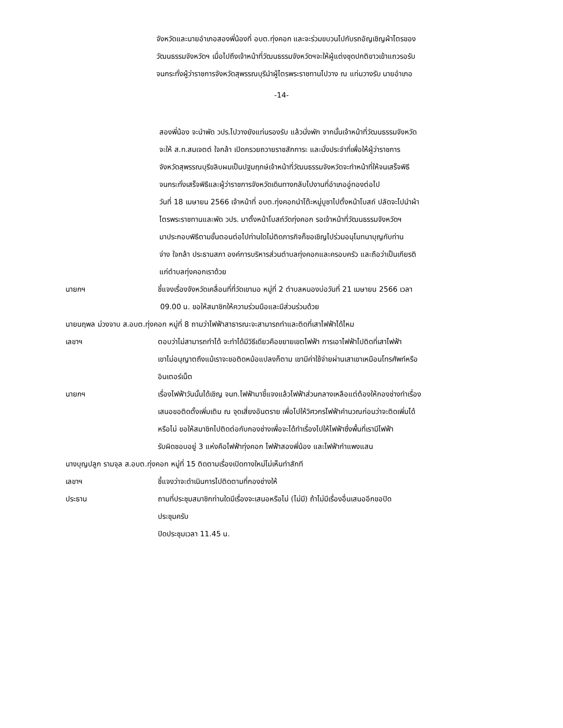จังหวัดและนายอำเภอสองพี่น้องที่ อบต.ทุ่งคอก และจะร่วมขบวนไปกับรถอัญเชิญผ้าไตรของ
วัฒนธรรมจังหวัดฯ เมื่อไปถึงเจ้าหน้าที่วัฒนธรรมจังหวัดฯจะให้ผู้แต่งชุดปกติขาวเข้าแถวรอรับ
จนกระทั่งผู้ว่าราชการจังหวัดสุพรรณบุรีนำผู้ไตรพระราชทานไปวาง ณ แท่นวางรับ นายอำเภอ
-14-
สองพี่น้อง จะนำพัด วปร.ไปวางยังแท่นรองรับ แล้วนั่งพัก จากนั้นเจ้าหน้าที่วัฒนธรรมจังหวัด
จะให้ ส.ท.สมเจตต์ ใจกล้า เปิดกรวยถวายราชสักการะ และนั่งประจำที่เพื่อให้ผู้ว่าราชการ
จังหวัดสุพรรณบุรีขลิบผมเป็นปฐมฤกษ์เจ้าหน้าที่วัฒนธรรมจังหวัดจะทำหน้าที่ให้จนเสร็จพิธี
จนกระทั่งเสร็จพิธีและผู้ว่าราชการจังหวัดเดินทางกลับไปงานที่อำเภออู่ทองต่อไป
วันที่ 18 เมษายน 2566 เจ้าหน้าที่ อบต.ทุ่งคอกนำโต๊ะหมู่บูชาไปตั้งหน้าโบสถ์ ปลัดจะไปนำผ้า
ไตรพระราชทานและพัด วปร. มาตั้งหน้าโบสถ์วัดทุ่งคอก รอเจ้าหน้าที่วัฒนธรรมจังหวัดฯ
มาประกอบพิธีตามขั้นตอนต่อไปท่านใดไม่ติดภารกิจก็ขอเชิญไปร่วมอนุโมทนาบุญกับท่าน
จ่าง ใจกล้า ประธานสภา องค์การบริหารส่วนตำบลทุ่งคอกและครอบครัว และถือว่าเป็นเกียรติ
แก่ตำบลทุ่งคอกเราด้วย
นายกฯ ชี้แจงเรื่องจังหวัดเคลื่อนที่ที่วัดเขามอ หมู่ที่ 2 ตำบลหนองบ่อวันที่ 21 เมษายน 2566 เวลา
09.00 น. ขอให้สมาชิกให้ความร่วมมือและมีส่วนร่วมด้วย
นายนฤพล ม่วงจาบ ส.อบต.ทุ่งคอก หมู่ที่ 8 ถามว่าไฟฟ้าสาธารณะจะสามารถทำและติดที่เสาไฟฟ้าได้ไหม
เลขาฯ ตอบว่าไม่สามารถทำได้ จะทำได้มีวิธีเดียวคือขยายเขตไฟฟ้า การเอาไฟฟ้าไปติดที่เสาไฟฟ้า
เขาไม่อนุญาตถึงแม้เราจะขอติดหม้อแปลงก็ตาม เขามีค่าใช้จ่ายผ่านเสาเขาเหมือนโทรศัพท์หรือ
อินเตอร์เน็ต
นายกฯ เรื่องไฟฟ้าวันนั้นได้เชิญ จนท.ไฟฟ้ามาชี้แจงแล้วไฟฟ้าส่วนกลางเหลือแต่ต้องให้กองช่างทำเรื่อง
เสนอขอติดตั้งเพิ่มเติม ณ จุดเสี่ยงอันตราย เพื่อไปให้วิศวกรไฟฟ้าคำนวณก่อนว่าจะติดเพิ่มได้
หรือไม่ ขอให้สมาชิกไปติดต่อกับกองช่างเพื่อจะได้ทำเรื่องไปให้ไฟฟ้าซึ่งพื้นที่เรามีไฟฟ้า
รับผิดชอบอยู่ 3 แห่งคือไฟฟ้าทุ่งคอก ไฟฟ้าสองพี่น้อง และไฟฟ้ากำแพงแสน
นางบุญปลูก รามจุล ส.อบต.ทุ่งคอก หมู่ที่ 15 ติดตามเรื่องเปิดทางใหม่ไม่เห็นทำสักที
เลขาฯ ชี้แจงว่าจะดำเนินการไปติดตามที่กองช่างให้
ประธาน ถามที่ประชุมสมาชิกท่านใดมีเรื่องจะเสนอหรือไม่ (ไม่มี) ถ้าไม่มีเรื่องอื่นเสนออีกขอปิด
ประชุมครับ
ปิดประชุมเวลา 11.45 น.